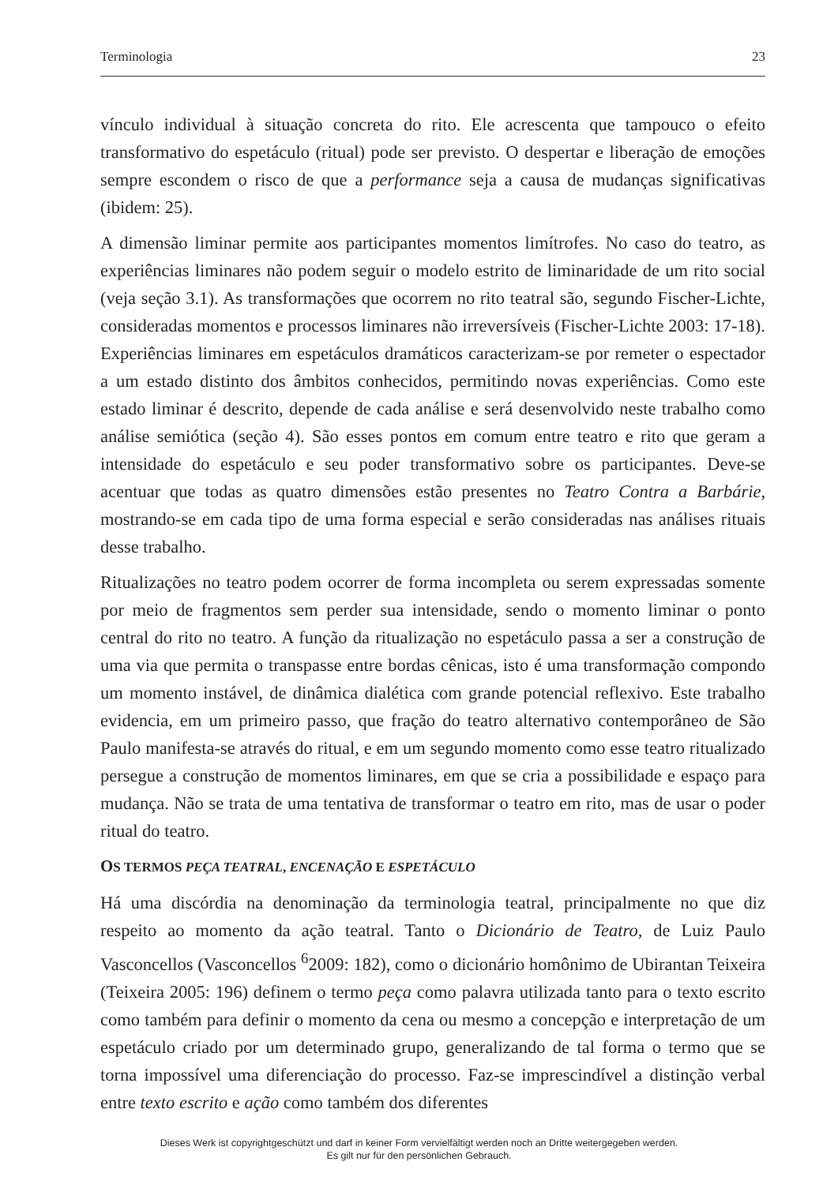Terminologia 23
vínculo individual à situação concreta do rito. Ele acrescenta que tampouco o efeito transformativo do espetáculo (ritual) pode ser previsto. O despertar e liberação de emoções sempre escondem o risco de que a performance seja a causa de mudanças significativas (ibidem: 25).
A dimensão liminar permite aos participantes momentos limítrofes. No caso do teatro, as experiências liminares não podem seguir o modelo estrito de liminaridade de um rito social (veja seção 3.1). As transformações que ocorrem no rito teatral são, segundo Fischer-Lichte, consideradas momentos e processos liminares não irreversíveis (Fischer-Lichte 2003: 17-18). Experiências liminares em espetáculos dramáticos caracterizam-se por remeter o espectador a um estado distinto dos âmbitos conhecidos, permitindo novas experiências. Como este estado liminar é descrito, depende de cada análise e será desenvolvido neste trabalho como análise semiótica (seção 4). São esses pontos em comum entre teatro e rito que geram a intensidade do espetáculo e seu poder transformativo sobre os participantes. Deve-se acentuar que todas as quatro dimensões estão presentes no Teatro Contra a Barbárie, mostrando-se em cada tipo de uma forma especial e serão consideradas nas análises rituais desse trabalho.
Ritualizações no teatro podem ocorrer de forma incompleta ou serem expressadas somente por meio de fragmentos sem perder sua intensidade, sendo o momento liminar o ponto central do rito no teatro. A função da ritualização no espetáculo passa a ser a construção de uma via que permita o transpasse entre bordas cênicas, isto é uma transformação compondo um momento instável, de dinâmica dialética com grande potencial reflexivo. Este trabalho evidencia, em um primeiro passo, que fração do teatro alternativo contemporâneo de São Paulo manifesta-se através do ritual, e em um segundo momento como esse teatro ritualizado persegue a construção de momentos liminares, em que se cria a possibilidade e espaço para mudança. Não se trata de uma tentativa de transformar o teatro em rito, mas de usar o poder ritual do teatro.
OS TERMOS PEÇA TEATRAL, ENCENAÇÃO E ESPETÁCULO
Há uma discórdia na denominação da terminologia teatral, principalmente no que diz respeito ao momento da ação teatral. Tanto o Dicionário de Teatro, de Luiz Paulo Vasconcellos (Vasconcellos <sup>6</sup>2009: 182), como o dicionário homônimo de Ubirantan Teixeira (Teixeira 2005: 196) definem o termo peça como palavra utilizada tanto para o texto escrito como também para definir o momento da cena ou mesmo a concepção e interpretação de um espetáculo criado por um determinado grupo, generalizando de tal forma o termo que se torna impossível uma diferenciação do processo. Faz-se imprescindível a distinção verbal entre texto escrito e ação como também dos diferentes
Dieses Werk ist copyrightgeschützt und darf in keiner Form vervielfältigt werden noch an Dritte weitergegeben werden.
Es gilt nur für den persönlichen Gebrauch.